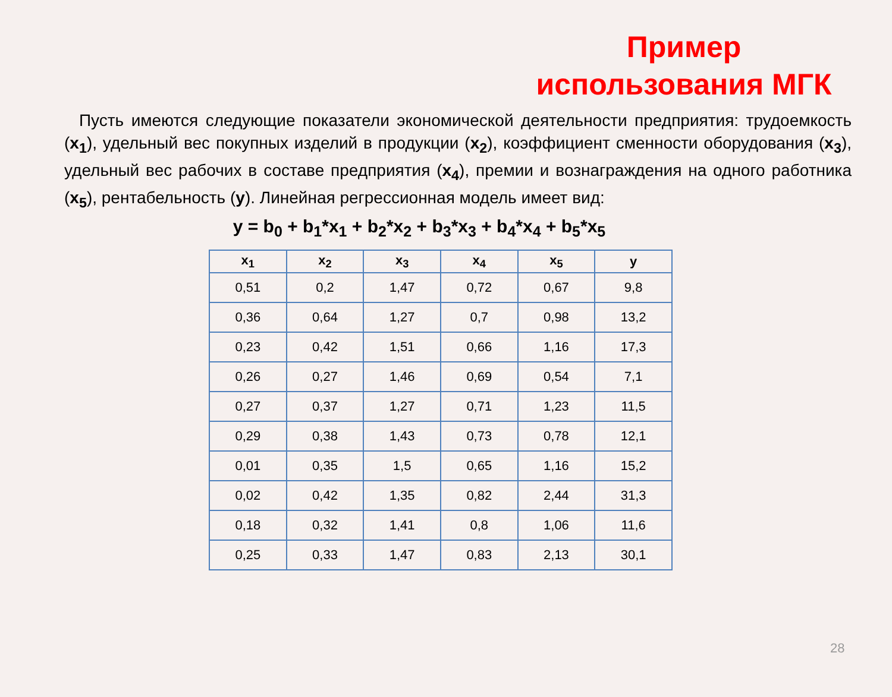Пример использования МГК
Пусть имеются следующие показатели экономической деятельности предприятия: трудоемкость (x<sub>1</sub>), удельный вес покупных изделий в продукции (x<sub>2</sub>), коэффициент сменности оборудования (x<sub>3</sub>), удельный вес рабочих в составе предприятия (x<sub>4</sub>), премии и вознаграждения на одного работника (x<sub>5</sub>), рентабельность (y). Линейная регрессионная модель имеет вид:
y = b<sub>0</sub> + b<sub>1</sub>*x<sub>1</sub> + b<sub>2</sub>*x<sub>2</sub> + b<sub>3</sub>*x<sub>3</sub> + b<sub>4</sub>*x<sub>4</sub> + b<sub>5</sub>*x<sub>5</sub>
| x<sub>1</sub> | x<sub>2</sub> | x<sub>3</sub> | x<sub>4</sub> | x<sub>5</sub> | y |
| --- | --- | --- | --- | --- | --- |
| 0,51 | 0,2 | 1,47 | 0,72 | 0,67 | 9,8 |
| 0,36 | 0,64 | 1,27 | 0,7 | 0,98 | 13,2 |
| 0,23 | 0,42 | 1,51 | 0,66 | 1,16 | 17,3 |
| 0,26 | 0,27 | 1,46 | 0,69 | 0,54 | 7,1 |
| 0,27 | 0,37 | 1,27 | 0,71 | 1,23 | 11,5 |
| 0,29 | 0,38 | 1,43 | 0,73 | 0,78 | 12,1 |
| 0,01 | 0,35 | 1,5 | 0,65 | 1,16 | 15,2 |
| 0,02 | 0,42 | 1,35 | 0,82 | 2,44 | 31,3 |
| 0,18 | 0,32 | 1,41 | 0,8 | 1,06 | 11,6 |
| 0,25 | 0,33 | 1,47 | 0,83 | 2,13 | 30,1 |
28